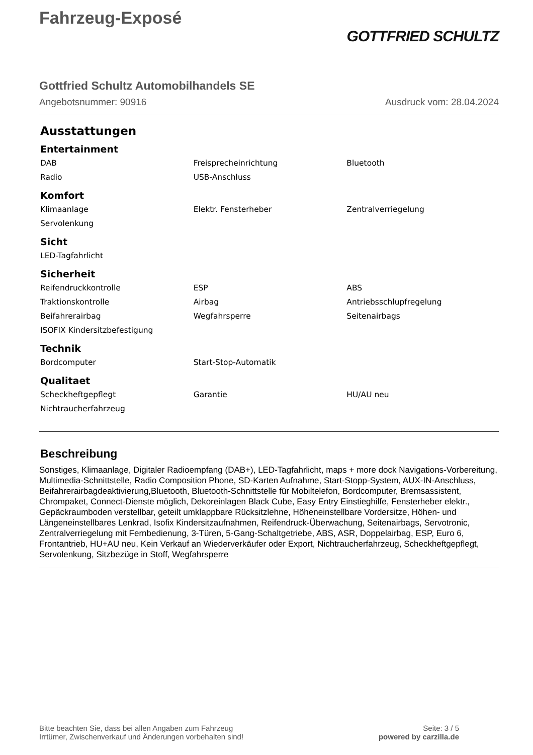Fahrzeug-Exposé
GOTTFRIED SCHULTZ
Gottfried Schultz Automobilhandels SE
Angebotsnummer: 90916 Ausdruck vom: 28.04.2024
Ausstattungen
Entertainment
| DAB | Freisprecheinrichtung | Bluetooth |
| Radio | USB-Anschluss | |
Komfort
| Klimaanlage | Elektr. Fensterheber | Zentralverriegelung |
| Servolenkung | | |
Sicht
| LED-Tagfahrlicht | | |
Sicherheit
| Reifendruckkontrolle | ESP | ABS |
| Traktionskontrolle | Airbag | Antriebsschlupfregelung |
| Beifahrerairbag | Wegfahrsperre | Seitenairbags |
| ISOFIX Kindersitzbefestigung | | |
Technik
| Bordcomputer | Start-Stop-Automatik | |
Qualitaet
| Scheckheftgepflegt | Garantie | HU/AU neu |
| Nichtraucherfahrzeug | | |
Beschreibung
Sonstiges, Klimaanlage, Digitaler Radioempfang (DAB+), LED-Tagfahrlicht, maps + more dock Navigations-Vorbereitung, Multimedia-Schnittstelle, Radio Composition Phone, SD-Karten Aufnahme, Start-Stopp-System, AUX-IN-Anschluss, Beifahrerairbagdeaktivierung,Bluetooth, Bluetooth-Schnittstelle für Mobiltelefon, Bordcomputer, Bremsassistent, Chrompaket, Connect-Dienste möglich, Dekoreinlagen Black Cube, Easy Entry Einstieghilfe, Fensterheber elektr., Gepäckraumboden verstellbar, geteilt umklappbare Rücksitzlehne, Höheneinstellbare Vordersitze, Höhen- und Längeneinstellbares Lenkrad, Isofix Kindersitzaufnahmen, Reifendruck-Überwachung, Seitenairbags, Servotronic, Zentralverriegelung mit Fernbedienung, 3-Türen, 5-Gang-Schaltgetriebe, ABS, ASR, Doppelairbag, ESP, Euro 6, Frontantrieb, HU+AU neu, Kein Verkauf an Wiederverkäufer oder Export, Nichtraucherfahrzeug, Scheckheftgepflegt, Servolenkung, Sitzbezüge in Stoff, Wegfahrsperre
Bitte beachten Sie, dass bei allen Angaben zum Fahrzeug
Irrtümer, Zwischenverkauf und Änderungen vorbehalten sind!
Seite: 3 / 5
powered by carzilla.de